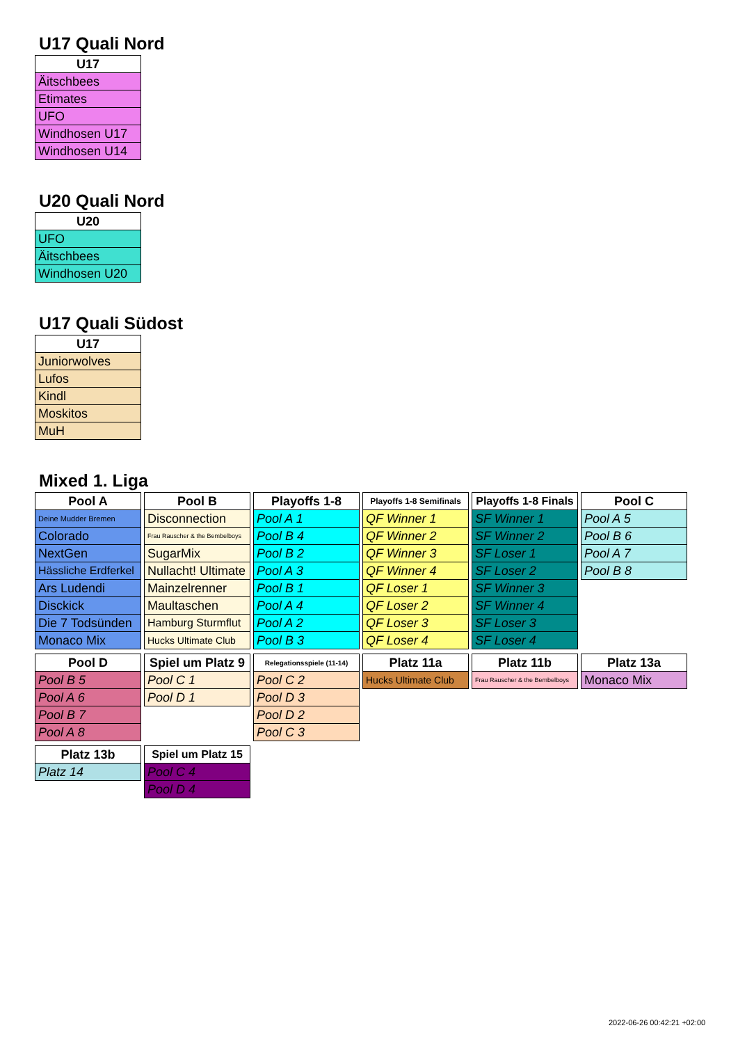U17 Quali Nord
| U17 |
| --- |
| Äitschbees |
| Etimates |
| UFO |
| Windhosen U17 |
| Windhosen U14 |
U20 Quali Nord
| U20 |
| --- |
| UFO |
| Äitschbees |
| Windhosen U20 |
U17 Quali Südost
| U17 |
| --- |
| Juniorwolves |
| Lufos |
| Kindl |
| Moskitos |
| MuH |
Mixed 1. Liga
| Pool A |
| --- |
| Deine Mudder Bremen |
| Colorado |
| NextGen |
| Hässliche Erdferkel |
| Ars Ludendi |
| Disckick |
| Die 7 Todsünden |
| Monaco Mix |
| Pool B |
| --- |
| Disconnection |
| Frau Rauscher & the Bembelboys |
| SugarMix |
| Nullacht! Ultimate |
| Mainzelrenner |
| Maultaschen |
| Hamburg Sturmflut |
| Hucks Ultimate Club |
| Playoffs 1-8 |
| --- |
| Pool A 1 |
| Pool B 4 |
| Pool B 2 |
| Pool A 3 |
| Pool B 1 |
| Pool A 4 |
| Pool A 2 |
| Pool B 3 |
| Playoffs 1-8 Semifinals |
| --- |
| QF Winner 1 |
| QF Winner 2 |
| QF Winner 3 |
| QF Winner 4 |
| QF Loser 1 |
| QF Loser 2 |
| QF Loser 3 |
| QF Loser 4 |
| Playoffs 1-8 Finals |
| --- |
| SF Winner 1 |
| SF Winner 2 |
| SF Loser 1 |
| SF Loser 2 |
| SF Winner 3 |
| SF Winner 4 |
| SF Loser 3 |
| SF Loser 4 |
| Pool C |
| --- |
| Pool A 5 |
| Pool B 6 |
| Pool A 7 |
| Pool B 8 |
| Pool D |
| --- |
| Pool B 5 |
| Pool A 6 |
| Pool B 7 |
| Pool A 8 |
| Spiel um Platz 9 |
| --- |
| Pool C 1 |
| Pool D 1 |
| Relegationsspiele (11-14) |
| --- |
| Pool C 2 |
| Pool D 3 |
| Pool D 2 |
| Pool C 3 |
| Platz 11a |
| --- |
| Hucks Ultimate Club |
| Platz 11b |
| --- |
| Frau Rauscher & the Bembelboys |
| Platz 13a |
| --- |
| Monaco Mix |
| Platz 13b |
| --- |
| Platz 14 |
| Spiel um Platz 15 |
| --- |
| Pool C 4 |
| Pool D 4 |
2022-06-26 00:42:21 +02:00